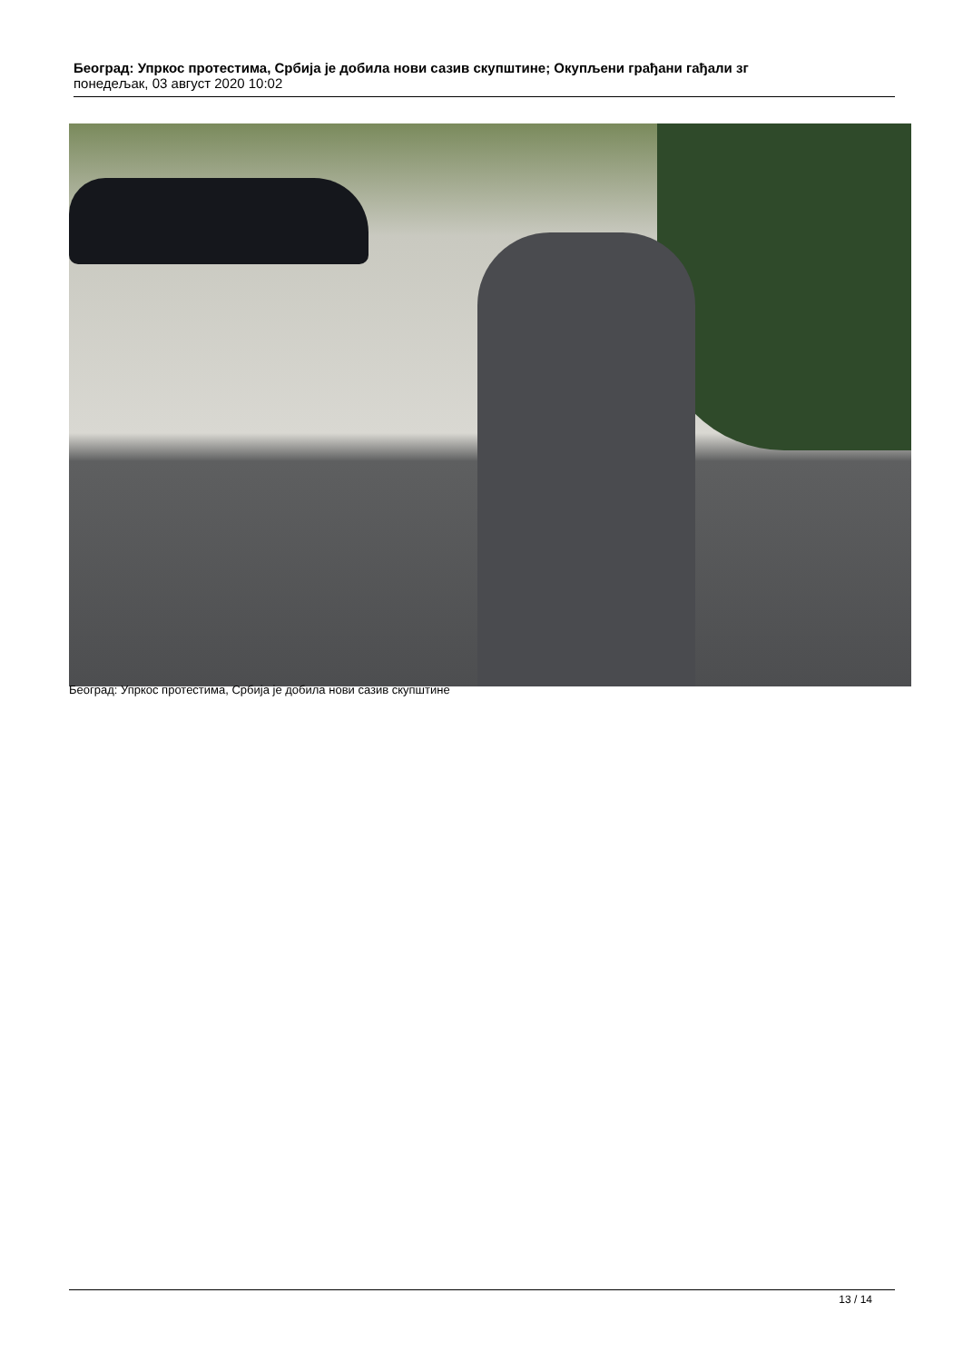Београд: Упркос протестима, Србија је добила нови сазив скупштине; Окупљени грађани гађали зг
понедељак, 03 август 2020 10:02
Београд: Упркос протестима, Србија је добила нови сазив скупштине
13 / 14